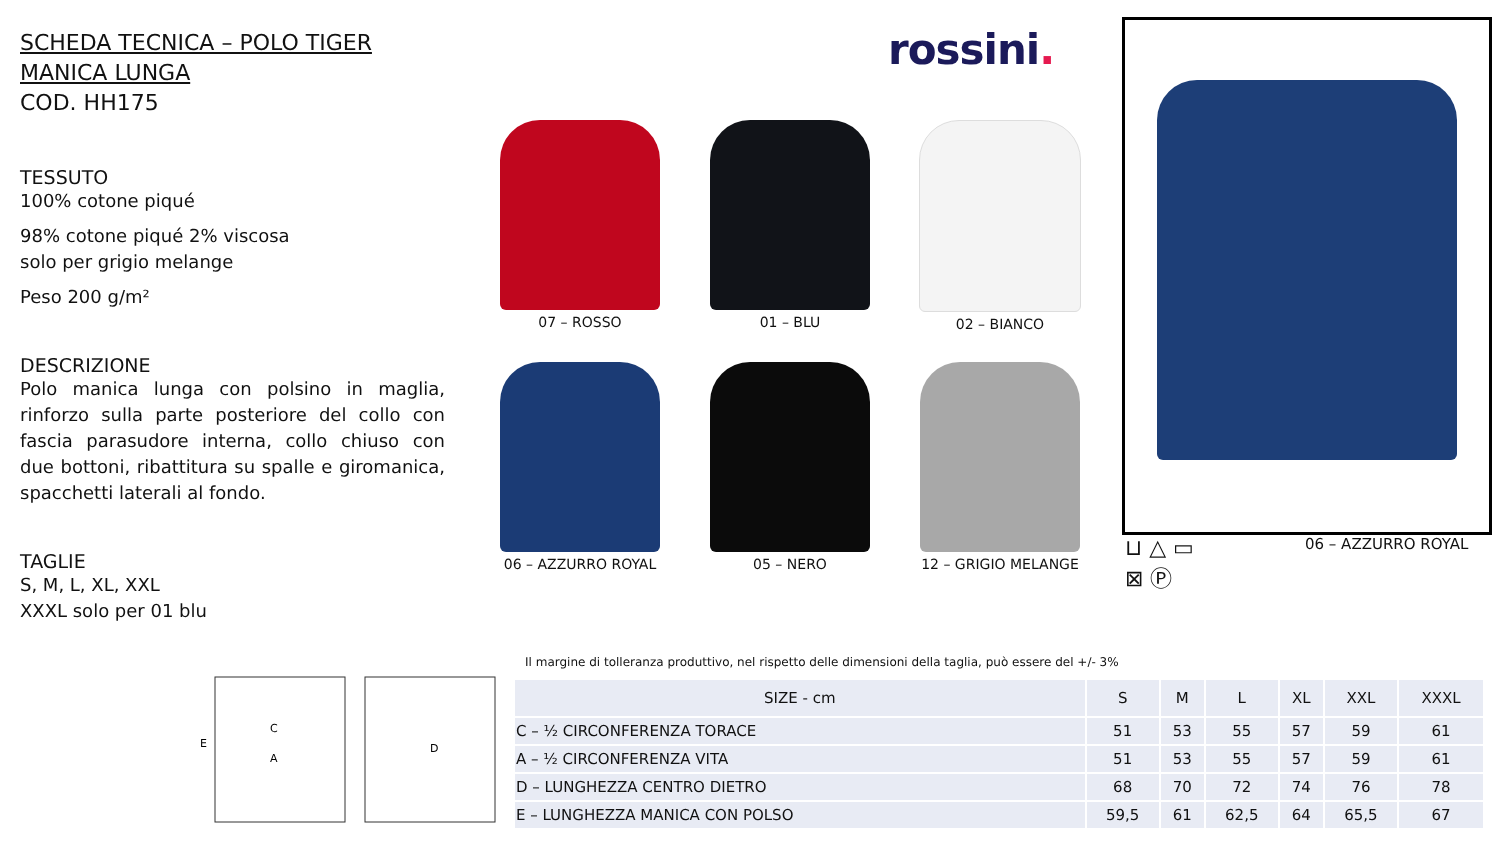SCHEDA TECNICA – POLO TIGER MANICA LUNGA
COD. HH175
TESSUTO
100% cotone piqué
98% cotone piqué 2% viscosa
solo per grigio melange
Peso 200 g/m²
DESCRIZIONE
Polo manica lunga con polsino in maglia, rinforzo sulla parte posteriore del collo con fascia parasudore interna, collo chiuso con due bottoni, ribattitura su spalle e giromanica, spacchetti laterali al fondo.
TAGLIE
S, M, L, XL, XXL
XXXL solo per 01 blu
rossini.
07 – ROSSO
01 – BLU
02 – BIANCO
06 – AZZURRO ROYAL
05 – NERO
12 – GRIGIO MELANGE
⊔ △ ▭
⊠ Ⓟ
06 – AZZURRO ROYAL
C
A
E
D
Il margine di tolleranza produttivo, nel rispetto delle dimensioni della taglia, può essere del +/- 3%
| SIZE - cm | S | M | L | XL | XXL | XXXL |
| --- | --- | --- | --- | --- | --- | --- |
| C – ½ CIRCONFERENZA TORACE | 51 | 53 | 55 | 57 | 59 | 61 |
| A – ½ CIRCONFERENZA VITA | 51 | 53 | 55 | 57 | 59 | 61 |
| D – LUNGHEZZA CENTRO DIETRO | 68 | 70 | 72 | 74 | 76 | 78 |
| E – LUNGHEZZA MANICA CON POLSO | 59,5 | 61 | 62,5 | 64 | 65,5 | 67 |